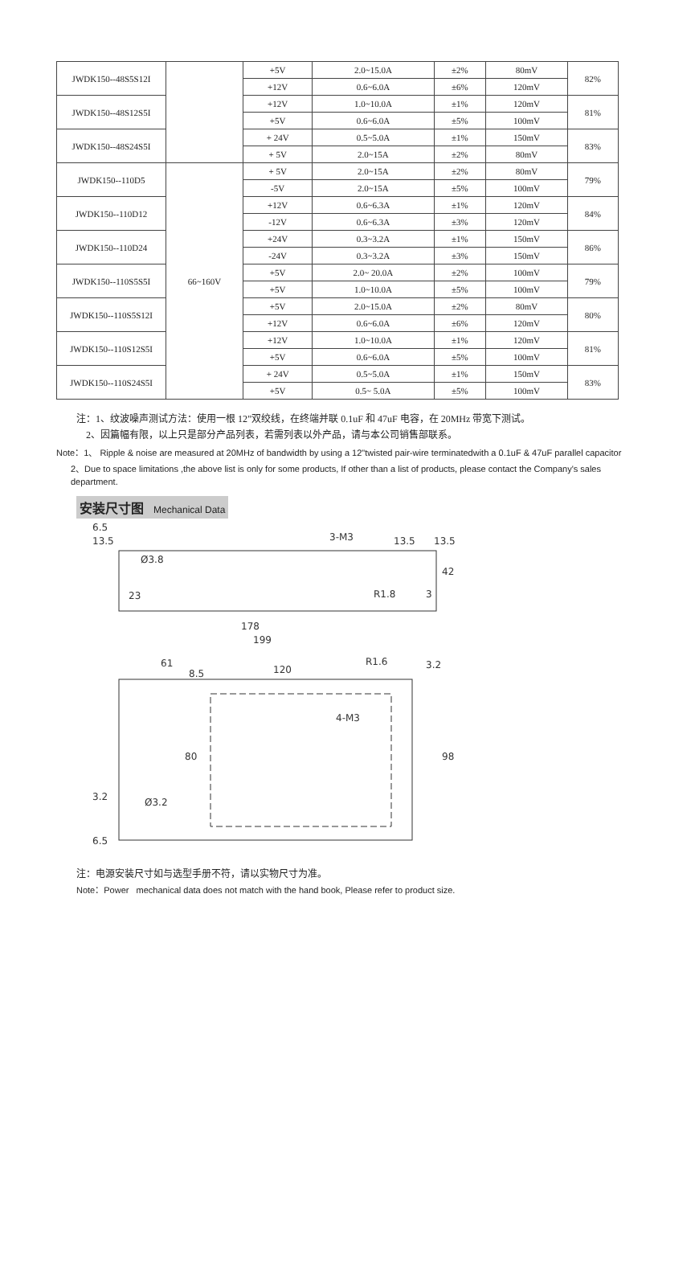| JWDK150--48S5S12I | | +5V | 2.0~15.0A | ±2% | 80mV | 82% |
| | | +12V | 0.6~6.0A | ±6% | 120mV | |
| JWDK150--48S12S5I | | +12V | 1.0~10.0A | ±1% | 120mV | 81% |
| | | +5V | 0.6~6.0A | ±5% | 100mV | |
| JWDK150--48S24S5I | | + 24V | 0.5~5.0A | ±1% | 150mV | 83% |
| | | + 5V | 2.0~15A | ±2% | 80mV | |
| JWDK150--110D5 | 66~160V | + 5V | 2.0~15A | ±2% | 80mV | 79% |
| | | -5V | 2.0~15A | ±5% | 100mV | |
| JWDK150--110D12 | | +12V | 0.6~6.3A | ±1% | 120mV | 84% |
| | | -12V | 0.6~6.3A | ±3% | 120mV | |
| JWDK150--110D24 | | +24V | 0.3~3.2A | ±1% | 150mV | 86% |
| | | -24V | 0.3~3.2A | ±3% | 150mV | |
| JWDK150--110S5S5I | | +5V | 2.0~ 20.0A | ±2% | 100mV | 79% |
| | | +5V | 1.0~10.0A | ±5% | 100mV | |
| JWDK150--110S5S12I | | +5V | 2.0~15.0A | ±2% | 80mV | 80% |
| | | +12V | 0.6~6.0A | ±6% | 120mV | |
| JWDK150--110S12S5I | | +12V | 1.0~10.0A | ±1% | 120mV | 81% |
| | | +5V | 0.6~6.0A | ±5% | 100mV | |
| JWDK150--110S24S5I | | + 24V | 0.5~5.0A | ±1% | 150mV | 83% |
| | | +5V | 0.5~ 5.0A | ±5% | 100mV | |
注：1、纹波噪声测试方法：使用一根 12”双绞线，在终端并联 0.1uF 和 47uF 电容，在 20MHz 带宽下测试。
2、因篇幅有限，以上只是部分产品列表，若需列表以外产品，请与本公司销售部联系。
Note：1、 Ripple & noise are measured at 20MHz of bandwidth by using a 12"twisted pair-wire terminatedwith a 0.1uF & 47uF parallel capacitor
2、Due to space limitations ,the above list is only for some products, If other than a list of products, please contact the Company's sales department.
安装尺寸图 Mechanical Data
6.5
13.5
3-M3
13.5
13.5
Ø3.8
23
R1.8
3
42
178
199
61
8.5
120
R1.6
3.2
4-M3
80
98
3.2
Ø3.2
6.5
注：电源安装尺寸如与选型手册不符，请以实物尺寸为准。
Note：Power mechanical data does not match with the hand book, Please refer to product size.